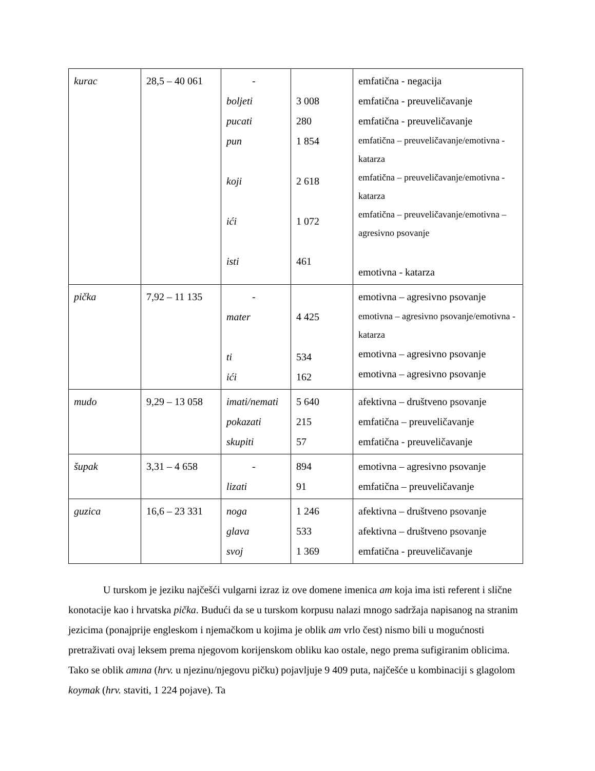| kurac | 28,5 – 40 061 | - boljeti pucati pun koji ići isti | 3 008 280 1 854 2 618 1 072 461 | emfatična - negacija emfatična - preuveličavanje emfatična - preuveličavanje emfatična – preuveličavanje/emotivna - katarza emfatična – preuveličavanje/emotivna - katarza emfatična – preuveličavanje/emotivna – agresivno psovanje emotivna - katarza |
| pička | 7,92 – 11 135 | - mater ti ići | 4 425 534 162 | emotivna – agresivno psovanje emotivna – agresivno psovanje/emotivna - katarza emotivna – agresivno psovanje emotivna – agresivno psovanje |
| mudo | 9,29 – 13 058 | imati/nemati pokazati skupiti | 5 640 215 57 | afektivna – društveno psovanje emfatična – preuveličavanje emfatična - preuveličavanje |
| šupak | 3,31 – 4 658 | - lizati | 894 91 | emotivna – agresivno psovanje emfatična – preuveličavanje |
| guzica | 16,6 – 23 331 | noga glava svoj | 1 246 533 1 369 | afektivna – društveno psovanje afektivna – društveno psovanje emfatična - preuveličavanje |
U turskom je jeziku najčešći vulgarni izraz iz ove domene imenica am koja ima isti referent i slične konotacije kao i hrvatska pička. Budući da se u turskom korpusu nalazi mnogo sadržaja napisanog na stranim jezicima (ponajprije engleskom i njemačkom u kojima je oblik am vrlo čest) nismo bili u mogućnosti pretraživati ovaj leksem prema njegovom korijenskom obliku kao ostale, nego prema sufigiranim oblicima. Tako se oblik amına (hrv. u njezinu/njegovu pičku) pojavljuje 9 409 puta, najčešće u kombinaciji s glagolom koymak (hrv. staviti, 1 224 pojave). Ta